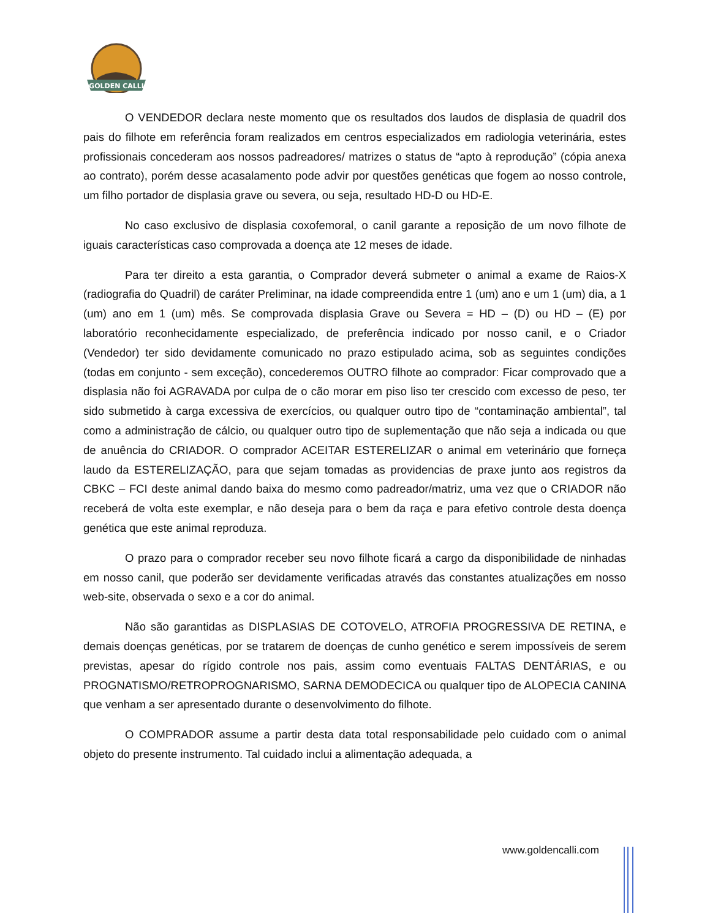GOLDEN CALLI
O VENDEDOR declara neste momento que os resultados dos laudos de displasia de quadril dos pais do filhote em referência foram realizados em centros especializados em radiologia veterinária, estes profissionais concederam aos nossos padreadores/ matrizes o status de “apto à reprodução” (cópia anexa ao contrato), porém desse acasalamento pode advir por questões genéticas que fogem ao nosso controle, um filho portador de displasia grave ou severa, ou seja, resultado HD-D ou HD-E.
No caso exclusivo de displasia coxofemoral, o canil garante a reposição de um novo filhote de iguais características caso comprovada a doença ate 12 meses de idade.
Para ter direito a esta garantia, o Comprador deverá submeter o animal a exame de Raios-X (radiografia do Quadril) de caráter Preliminar, na idade compreendida entre 1 (um) ano e um 1 (um) dia, a 1 (um) ano em 1 (um) mês. Se comprovada displasia Grave ou Severa = HD – (D) ou HD – (E) por laboratório reconhecidamente especializado, de preferência indicado por nosso canil, e o Criador (Vendedor) ter sido devidamente comunicado no prazo estipulado acima, sob as seguintes condições (todas em conjunto - sem exceção), concederemos OUTRO filhote ao comprador: Ficar comprovado que a displasia não foi AGRAVADA por culpa de o cão morar em piso liso ter crescido com excesso de peso, ter sido submetido à carga excessiva de exercícios, ou qualquer outro tipo de “contaminação ambiental”, tal como a administração de cálcio, ou qualquer outro tipo de suplementação que não seja a indicada ou que de anuência do CRIADOR. O comprador ACEITAR ESTERELIZAR o animal em veterinário que forneça laudo da ESTERELIZAÇÃO, para que sejam tomadas as providencias de praxe junto aos registros da CBKC – FCI deste animal dando baixa do mesmo como padreador/matriz, uma vez que o CRIADOR não receberá de volta este exemplar, e não deseja para o bem da raça e para efetivo controle desta doença genética que este animal reproduza.
O prazo para o comprador receber seu novo filhote ficará a cargo da disponibilidade de ninhadas em nosso canil, que poderão ser devidamente verificadas através das constantes atualizações em nosso web-site, observada o sexo e a cor do animal.
Não são garantidas as DISPLASIAS DE COTOVELO, ATROFIA PROGRESSIVA DE RETINA, e demais doenças genéticas, por se tratarem de doenças de cunho genético e serem impossíveis de serem previstas, apesar do rígido controle nos pais, assim como eventuais FALTAS DENTÁRIAS, e ou PROGNATISMO/RETROPROGNARISMO, SARNA DEMODECICA ou qualquer tipo de ALOPECIA CANINA que venham a ser apresentado durante o desenvolvimento do filhote.
O COMPRADOR assume a partir desta data total responsabilidade pelo cuidado com o animal objeto do presente instrumento. Tal cuidado inclui a alimentação adequada, a
www.goldencalli.com